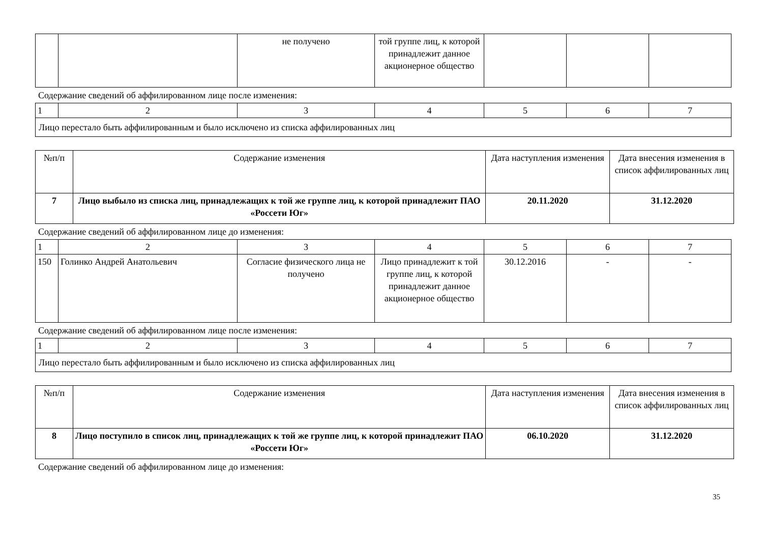| | | не получено | той группе лиц, к которой принадлежит данное акционерное общество | | | |
Содержание сведений об аффилированном лице после изменения:
| 1 | 2 | 3 | 4 | 5 | 6 | 7 |
| Лицо перестало быть аффилированным и было исключено из списка аффилированных лиц | | | | | | |
| №п/п | Содержание изменения | Дата наступления изменения | Дата внесения изменения в список аффилированных лиц |
| --- | --- | --- | --- |
| 7 | Лицо выбыло из списка лиц, принадлежащих к той же группе лиц, к которой принадлежит ПАО «Россети Юг» | 20.11.2020 | 31.12.2020 |
Содержание сведений об аффилированном лице до изменения:
| 1 | 2 | 3 | 4 | 5 | 6 | 7 |
| 150 | Голинко Андрей Анатольевич | Согласие физического лица не получено | Лицо принадлежит к той группе лиц, к которой принадлежит данное акционерное общество | 30.12.2016 | - | - |
Содержание сведений об аффилированном лице после изменения:
| 1 | 2 | 3 | 4 | 5 | 6 | 7 |
| Лицо перестало быть аффилированным и было исключено из списка аффилированных лиц | | | | | | |
| №п/п | Содержание изменения | Дата наступления изменения | Дата внесения изменения в список аффилированных лиц |
| --- | --- | --- | --- |
| 8 | Лицо поступило в список лиц, принадлежащих к той же группе лиц, к которой принадлежит ПАО «Россети Юг» | 06.10.2020 | 31.12.2020 |
Содержание сведений об аффилированном лице до изменения:
35